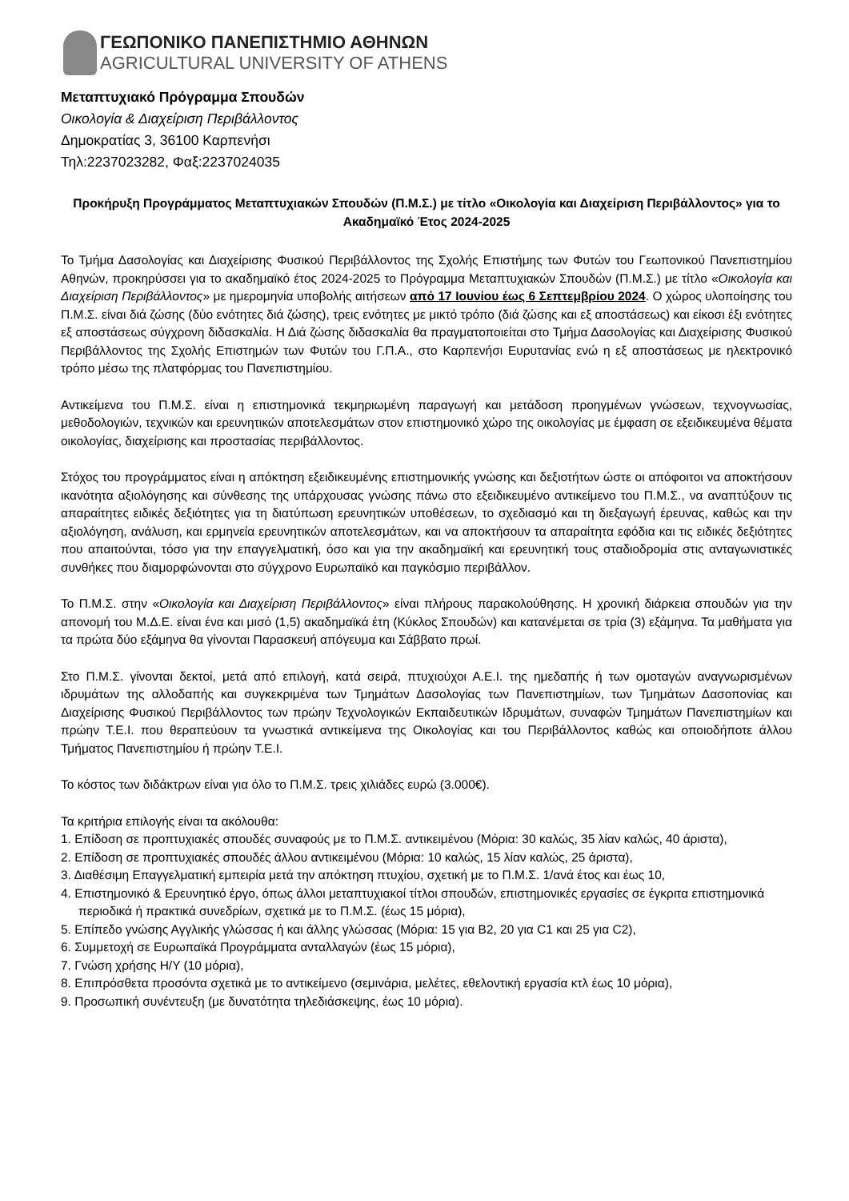ΓΕΩΠΟΝΙΚΟ ΠΑΝΕΠΙΣΤΗΜΙΟ ΑΘΗΝΩΝ
AGRICULTURAL UNIVERSITY OF ATHENS
Μεταπτυχιακό Πρόγραμμα Σπουδών
Οικολογία & Διαχείριση Περιβάλλοντος
Δημοκρατίας 3, 36100 Καρπενήσι
Τηλ:2237023282, Φαξ:2237024035
Προκήρυξη Προγράμματος Μεταπτυχιακών Σπουδών (Π.Μ.Σ.) με τίτλο «Οικολογία και Διαχείριση Περιβάλλοντος» για το Ακαδημαϊκό Έτος 2024-2025
Το Τμήμα Δασολογίας και Διαχείρισης Φυσικού Περιβάλλοντος της Σχολής Επιστήμης των Φυτών του Γεωπονικού Πανεπιστημίου Αθηνών, προκηρύσσει για το ακαδημαϊκό έτος 2024-2025 το Πρόγραμμα Μεταπτυχιακών Σπουδών (Π.Μ.Σ.) με τίτλο «Οικολογία και Διαχείριση Περιβάλλοντος» με ημερομηνία υποβολής αιτήσεων από 17 Ιουνίου έως 6 Σεπτεμβρίου 2024. Ο χώρος υλοποίησης του Π.Μ.Σ. είναι διά ζώσης (δύο ενότητες διά ζώσης), τρεις ενότητες με μικτό τρόπο (διά ζώσης και εξ αποστάσεως) και είκοσι έξι ενότητες εξ αποστάσεως σύγχρονη διδασκαλία. Η Διά ζώσης διδασκαλία θα πραγματοποιείται στο Τμήμα Δασολογίας και Διαχείρισης Φυσικού Περιβάλλοντος της Σχολής Επιστημών των Φυτών του Γ.Π.Α., στο Καρπενήσι Ευρυτανίας ενώ η εξ αποστάσεως με ηλεκτρονικό τρόπο μέσω της πλατφόρμας του Πανεπιστημίου.
Αντικείμενα του Π.Μ.Σ. είναι η επιστημονικά τεκμηριωμένη παραγωγή και μετάδοση προηγμένων γνώσεων, τεχνογνωσίας, μεθοδολογιών, τεχνικών και ερευνητικών αποτελεσμάτων στον επιστημονικό χώρο της οικολογίας με έμφαση σε εξειδικευμένα θέματα οικολογίας, διαχείρισης και προστασίας περιβάλλοντος.
Στόχος του προγράμματος είναι η απόκτηση εξειδικευμένης επιστημονικής γνώσης και δεξιοτήτων ώστε οι απόφοιτοι να αποκτήσουν ικανότητα αξιολόγησης και σύνθεσης της υπάρχουσας γνώσης πάνω στο εξειδικευμένο αντικείμενο του Π.Μ.Σ., να αναπτύξουν τις απαραίτητες ειδικές δεξιότητες για τη διατύπωση ερευνητικών υποθέσεων, το σχεδιασμό και τη διεξαγωγή έρευνας, καθώς και την αξιολόγηση, ανάλυση, και ερμηνεία ερευνητικών αποτελεσμάτων, και να αποκτήσουν τα απαραίτητα εφόδια και τις ειδικές δεξιότητες που απαιτούνται, τόσο για την επαγγελματική, όσο και για την ακαδημαϊκή και ερευνητική τους σταδιοδρομία στις ανταγωνιστικές συνθήκες που διαμορφώνονται στο σύγχρονο Ευρωπαϊκό και παγκόσμιο περιβάλλον.
Το Π.Μ.Σ. στην «Οικολογία και Διαχείριση Περιβάλλοντος» είναι πλήρους παρακολούθησης. Η χρονική διάρκεια σπουδών για την απονομή του Μ.Δ.Ε. είναι ένα και μισό (1,5) ακαδημαϊκά έτη (Κύκλος Σπουδών) και κατανέμεται σε τρία (3) εξάμηνα. Τα μαθήματα για τα πρώτα δύο εξάμηνα θα γίνονται Παρασκευή απόγευμα και Σάββατο πρωί.
Στο Π.Μ.Σ. γίνονται δεκτοί, μετά από επιλογή, κατά σειρά, πτυχιούχοι Α.Ε.Ι. της ημεδαπής ή των ομοταγών αναγνωρισμένων ιδρυμάτων της αλλοδαπής και συγκεκριμένα των Τμημάτων Δασολογίας των Πανεπιστημίων, των Τμημάτων Δασοπονίας και Διαχείρισης Φυσικού Περιβάλλοντος των πρώην Τεχνολογικών Εκπαιδευτικών Ιδρυμάτων, συναφών Τμημάτων Πανεπιστημίων και πρώην Τ.Ε.Ι. που θεραπεύουν τα γνωστικά αντικείμενα της Οικολογίας και του Περιβάλλοντος καθώς και οποιοδήποτε άλλου Τμήματος Πανεπιστημίου ή πρώην Τ.Ε.Ι.
Το κόστος των διδάκτρων είναι για όλο το Π.Μ.Σ. τρεις χιλιάδες ευρώ (3.000€).
Τα κριτήρια επιλογής είναι τα ακόλουθα:
1. Επίδοση σε προπτυχιακές σπουδές συναφούς με το Π.Μ.Σ. αντικειμένου (Μόρια: 30 καλώς, 35 λίαν καλώς, 40 άριστα),
2. Επίδοση σε προπτυχιακές σπουδές άλλου αντικειμένου (Μόρια: 10 καλώς, 15 λίαν καλώς, 25 άριστα),
3. Διαθέσιμη Επαγγελματική εμπειρία μετά την απόκτηση πτυχίου, σχετική με το Π.Μ.Σ. 1/ανά έτος και έως 10,
4. Επιστημονικό & Ερευνητικό έργο, όπως άλλοι μεταπτυχιακοί τίτλοι σπουδών, επιστημονικές εργασίες σε έγκριτα επιστημονικά περιοδικά ή πρακτικά συνεδρίων, σχετικά με το Π.Μ.Σ. (έως 15 μόρια),
5. Επίπεδο γνώσης Αγγλικής γλώσσας ή και άλλης γλώσσας (Μόρια: 15 για B2, 20 για C1 και 25 για C2),
6. Συμμετοχή σε Ευρωπαϊκά Προγράμματα ανταλλαγών (έως 15 μόρια),
7. Γνώση χρήσης Η/Υ (10 μόρια),
8. Επιπρόσθετα προσόντα σχετικά με το αντικείμενο (σεμινάρια, μελέτες, εθελοντική εργασία κτλ έως 10 μόρια),
9. Προσωπική συνέντευξη (με δυνατότητα τηλεδιάσκεψης, έως 10 μόρια).